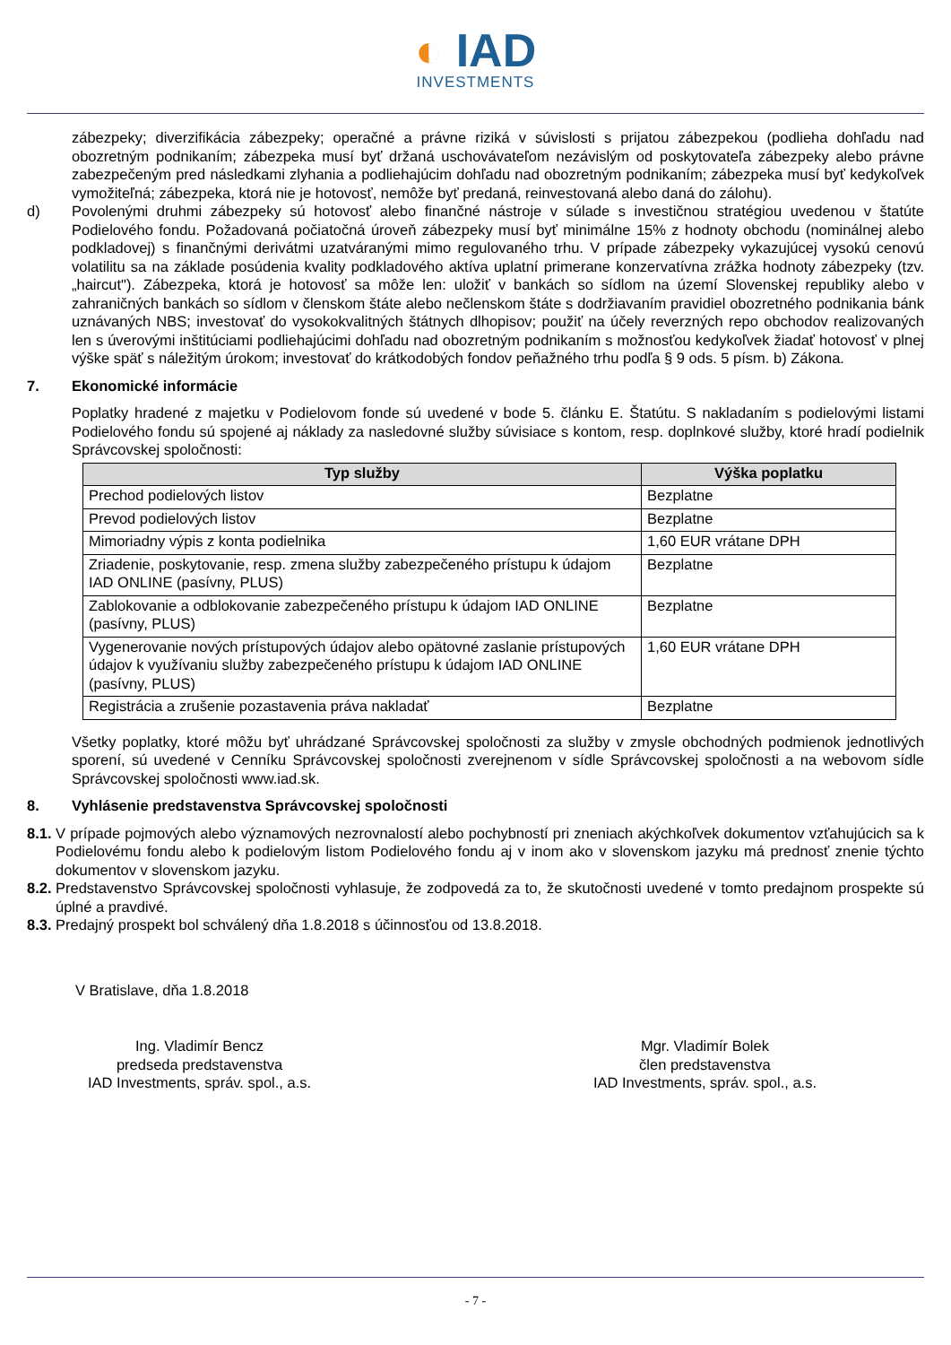◐ IAD
INVESTMENTS
zábezpeky; diverzifikácia zábezpeky; operačné a právne riziká v súvislosti s prijatou zábezpekou (podlieha dohľadu nad obozretným podnikaním; zábezpeka musí byť držaná uschovávateľom nezávislým od poskytovateľa zábezpeky alebo právne zabezpečeným pred následkami zlyhania a podliehajúcim dohľadu nad obozretným podnikaním; zábezpeka musí byť kedykoľvek vymožiteľná; zábezpeka, ktorá nie je hotovosť, nemôže byť predaná, reinvestovaná alebo daná do zálohu).
d) Povolenými druhmi zábezpeky sú hotovosť alebo finančné nástroje v súlade s investičnou stratégiou uvedenou v štatúte Podielového fondu. Požadovaná počiatočná úroveň zábezpeky musí byť minimálne 15% z hodnoty obchodu (nominálnej alebo podkladovej) s finančnými derivátmi uzatváranými mimo regulovaného trhu. V prípade zábezpeky vykazujúcej vysokú cenovú volatilitu sa na základe posúdenia kvality podkladového aktíva uplatní primerane konzervatívna zrážka hodnoty zábezpeky (tzv. „haircut"). Zábezpeka, ktorá je hotovosť sa môže len: uložiť v bankách so sídlom na území Slovenskej republiky alebo v zahraničných bankách so sídlom v členskom štáte alebo nečlenskom štáte s dodržiavaním pravidiel obozretného podnikania bánk uznávaných NBS; investovať do vysokokvalitných štátnych dlhopisov; použiť na účely reverzných repo obchodov realizovaných len s úverovými inštitúciami podliehajúcimi dohľadu nad obozretným podnikaním s možnosťou kedykoľvek žiadať hotovosť v plnej výške späť s náležitým úrokom; investovať do krátkodobých fondov peňažného trhu podľa § 9 ods. 5 písm. b) Zákona.
7. Ekonomické informácie
Poplatky hradené z majetku v Podielovom fonde sú uvedené v bode 5. článku E. Štatútu. S nakladaním s podielovými listami Podielového fondu sú spojené aj náklady za nasledovné služby súvisiace s kontom, resp. doplnkové služby, ktoré hradí podielnik Správcovskej spoločnosti:
| Typ služby | Výška poplatku |
| --- | --- |
| Prechod podielových listov | Bezplatne |
| Prevod podielových listov | Bezplatne |
| Mimoriadny výpis z konta podielnika | 1,60 EUR vrátane DPH |
| Zriadenie, poskytovanie, resp. zmena služby zabezpečeného prístupu k údajom IAD ONLINE (pasívny, PLUS) | Bezplatne |
| Zablokovanie a odblokovanie zabezpečeného prístupu k údajom IAD ONLINE (pasívny, PLUS) | Bezplatne |
| Vygenerovanie nových prístupových údajov alebo opätovné zaslanie prístupových údajov k využívaniu služby zabezpečeného prístupu k údajom IAD ONLINE (pasívny, PLUS) | 1,60 EUR vrátane DPH |
| Registrácia a zrušenie pozastavenia práva nakladať | Bezplatne |
Všetky poplatky, ktoré môžu byť uhrádzané Správcovskej spoločnosti za služby v zmysle obchodných podmienok jednotlivých sporení, sú uvedené v Cenníku Správcovskej spoločnosti zverejnenom v sídle Správcovskej spoločnosti a na webovom sídle Správcovskej spoločnosti www.iad.sk.
8. Vyhlásenie predstavenstva Správcovskej spoločnosti
8.1.
V prípade pojmových alebo významových nezrovnalostí alebo pochybností pri zneniach akýchkoľvek dokumentov vzťahujúcich sa k Podielovému fondu alebo k podielovým listom Podielového fondu aj v inom ako v slovenskom jazyku má prednosť znenie týchto dokumentov v slovenskom jazyku.
8.2.
Predstavenstvo Správcovskej spoločnosti vyhlasuje, že zodpovedá za to, že skutočnosti uvedené v tomto predajnom prospekte sú úplné a pravdivé.
8.3.
Predajný prospekt bol schválený dňa 1.8.2018 s účinnosťou od 13.8.2018.
V Bratislave, dňa 1.8.2018
Ing. Vladimír Bencz
predseda predstavenstva
IAD Investments, správ. spol., a.s.
Mgr. Vladimír Bolek
člen predstavenstva
IAD Investments, správ. spol., a.s.
- 7 -